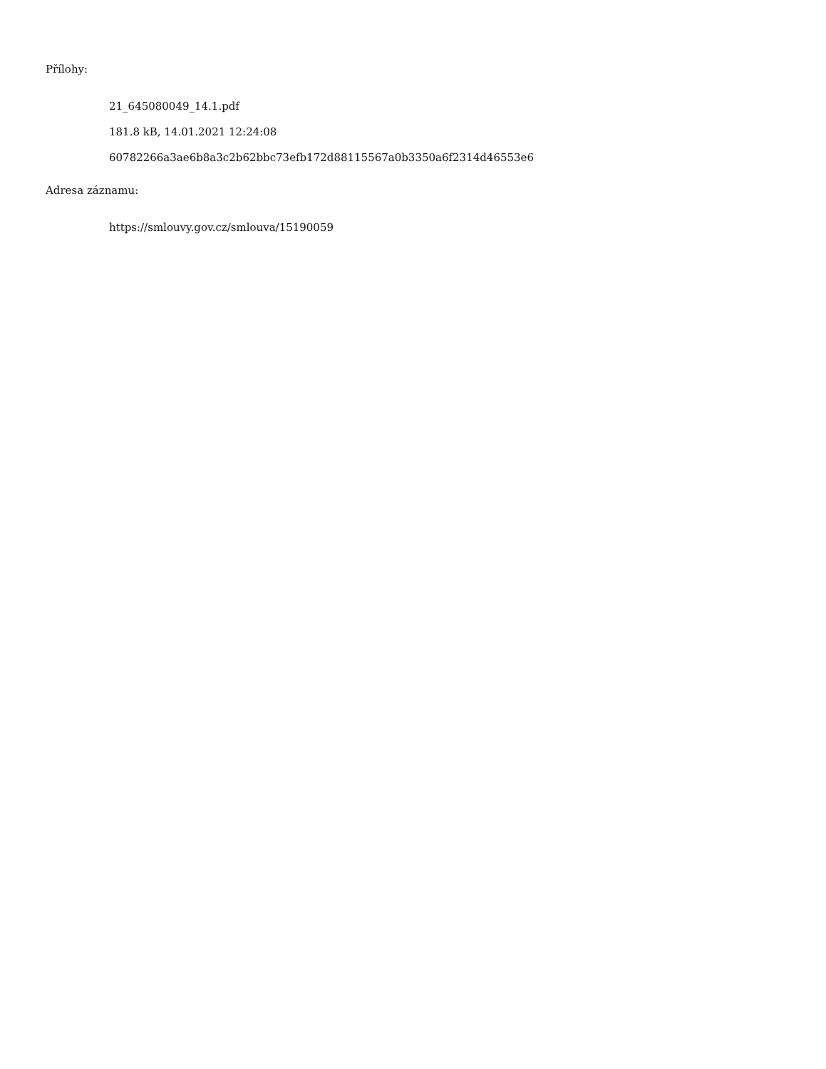Přílohy:
21_645080049_14.1.pdf
181.8 kB, 14.01.2021 12:24:08
60782266a3ae6b8a3c2b62bbc73efb172d88115567a0b3350a6f2314d46553e6
Adresa záznamu:
https://smlouvy.gov.cz/smlouva/15190059